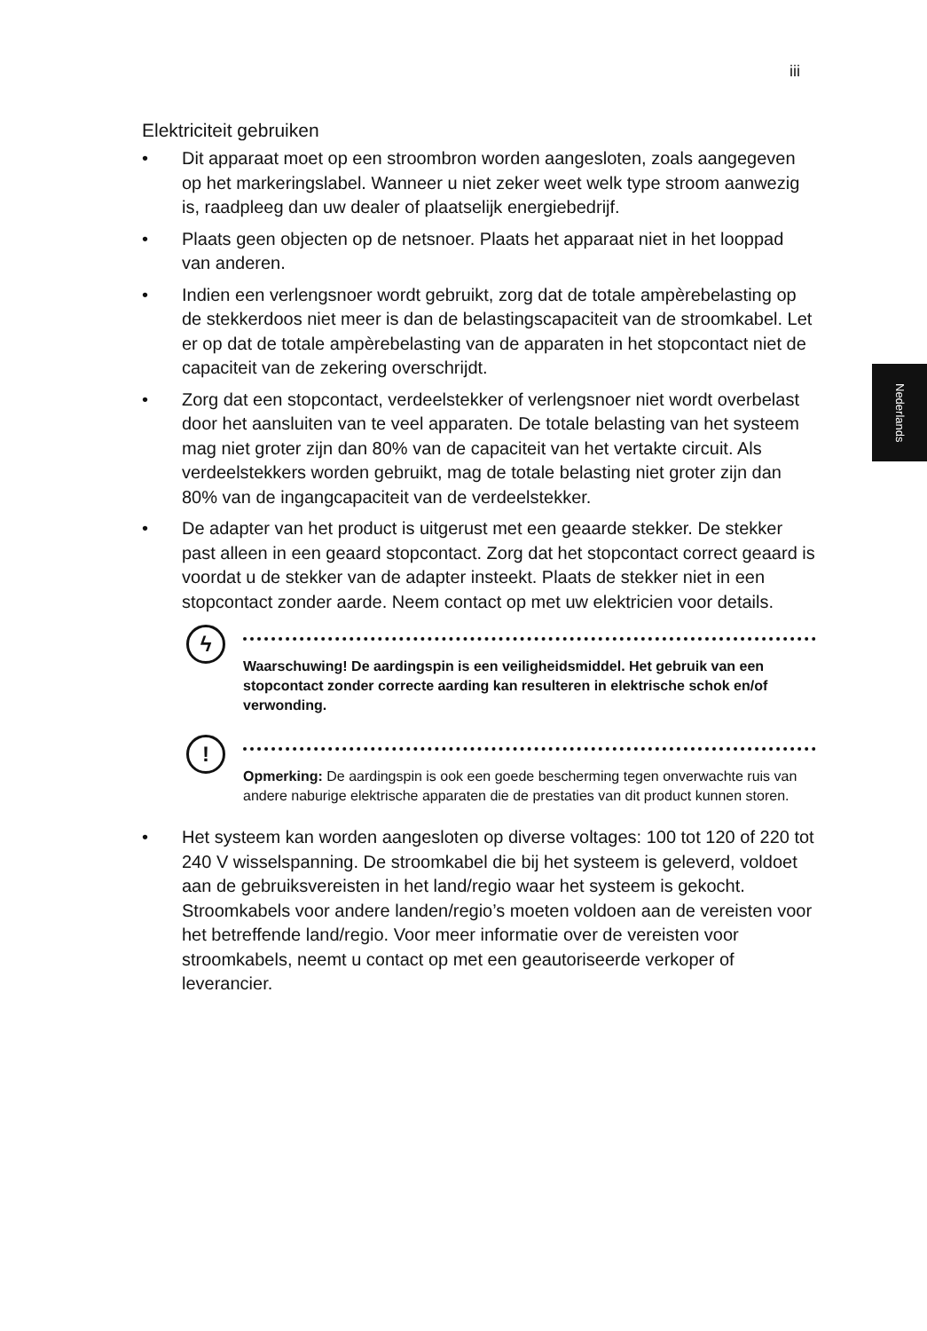iii
Nederlands
Elektriciteit gebruiken
• Dit apparaat moet op een stroombron worden aangesloten, zoals aangegeven op het markeringslabel. Wanneer u niet zeker weet welk type stroom aanwezig is, raadpleeg dan uw dealer of plaatselijk energiebedrijf.
• Plaats geen objecten op de netsnoer. Plaats het apparaat niet in het looppad van anderen.
• Indien een verlengsnoer wordt gebruikt, zorg dat de totale ampèrebelasting op de stekkerdoos niet meer is dan de belastingscapaciteit van de stroomkabel. Let er op dat de totale ampèrebelasting van de apparaten in het stopcontact niet de capaciteit van de zekering overschrijdt.
• Zorg dat een stopcontact, verdeelstekker of verlengsnoer niet wordt overbelast door het aansluiten van te veel apparaten. De totale belasting van het systeem mag niet groter zijn dan 80% van de capaciteit van het vertakte circuit. Als verdeelstekkers worden gebruikt, mag de totale belasting niet groter zijn dan 80% van de ingangcapaciteit van de verdeelstekker.
• De adapter van het product is uitgerust met een geaarde stekker. De stekker past alleen in een geaard stopcontact. Zorg dat het stopcontact correct geaard is voordat u de stekker van de adapter insteekt. Plaats de stekker niet in een stopcontact zonder aarde. Neem contact op met uw elektricien voor details.
ϟ
Waarschuwing! De aardingspin is een veiligheidsmiddel. Het gebruik van een stopcontact zonder correcte aarding kan resulteren in elektrische schok en/of verwonding.
!
Opmerking: De aardingspin is ook een goede bescherming tegen onverwachte ruis van andere naburige elektrische apparaten die de prestaties van dit product kunnen storen.
• Het systeem kan worden aangesloten op diverse voltages: 100 tot 120 of 220 tot 240 V wisselspanning. De stroomkabel die bij het systeem is geleverd, voldoet aan de gebruiksvereisten in het land/regio waar het systeem is gekocht. Stroomkabels voor andere landen/regio’s moeten voldoen aan de vereisten voor het betreffende land/regio. Voor meer informatie over de vereisten voor stroomkabels, neemt u contact op met een geautoriseerde verkoper of leverancier.